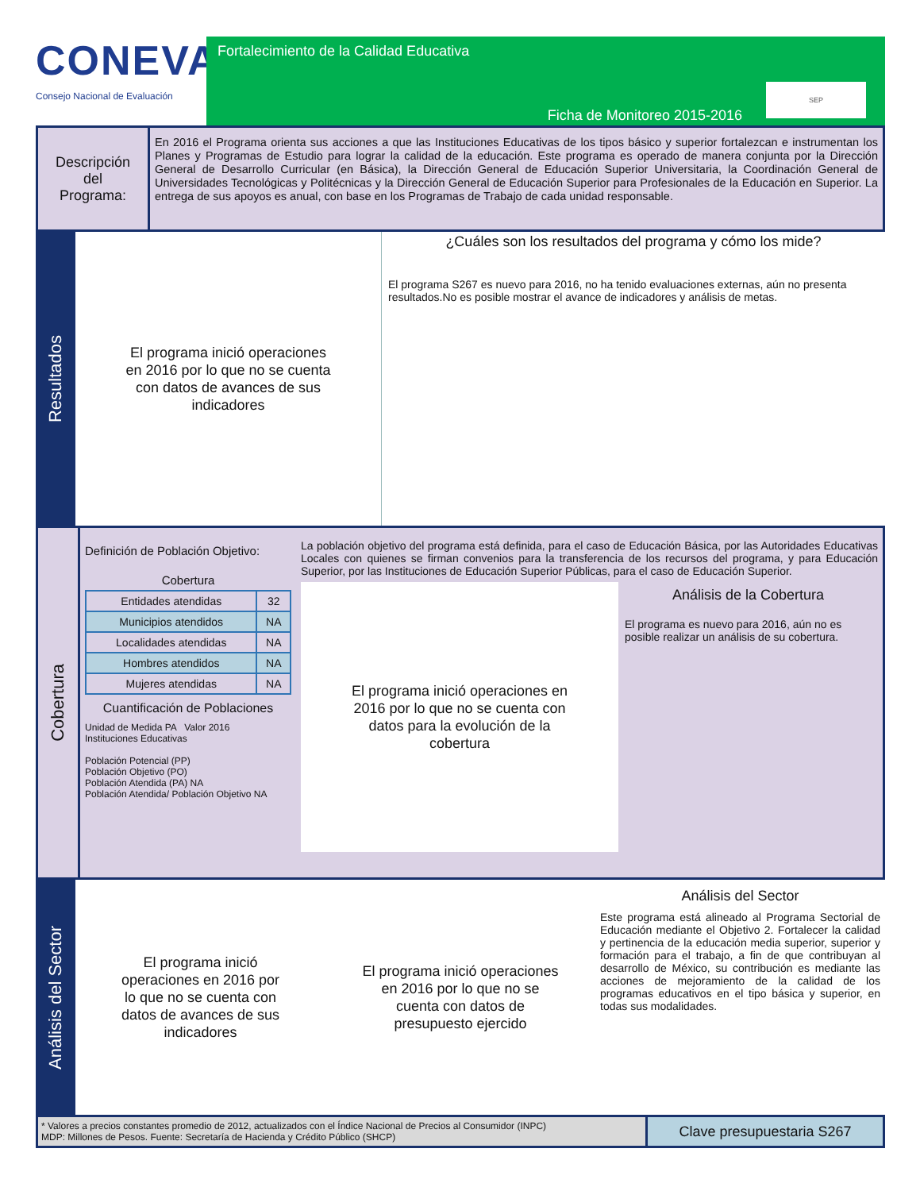CONEVAL
Consejo Nacional de Evaluación
Fortalecimiento de la Calidad Educativa
SEP
Ficha de Monitoreo 2015-2016
Descripción
del
Programa:
En 2016 el Programa orienta sus acciones a que las Instituciones Educativas de los tipos básico y superior fortalezcan e instrumentan los Planes y Programas de Estudio para lograr la calidad de la educación. Este programa es operado de manera conjunta por la Dirección General de Desarrollo Curricular (en Básica), la Dirección General de Educación Superior Universitaria, la Coordinación General de Universidades Tecnológicas y Politécnicas y la Dirección General de Educación Superior para Profesionales de la Educación en Superior. La entrega de sus apoyos es anual, con base en los Programas de Trabajo de cada unidad responsable.
Resultados
El programa inició operaciones
en 2016 por lo que no se cuenta
con datos de avances de sus
indicadores
¿Cuáles son los resultados del programa y cómo los mide?
El programa S267 es nuevo para 2016, no ha tenido evaluaciones externas, aún no presenta resultados.No es posible mostrar el avance de indicadores y análisis de metas.
Cobertura
Definición de Población Objetivo:
Cobertura
| Entidades atendidas | 32 |
| Municipios atendidos | NA |
| Localidades atendidas | NA |
| Hombres atendidos | NA |
| Mujeres atendidas | NA |
Cuantificación de Poblaciones
Unidad de Medida PA Valor 2016
Instituciones Educativas
Población Potencial (PP)
Población Objetivo (PO)
Población Atendida (PA) NA
Población Atendida/ Población Objetivo NA
La población objetivo del programa está definida, para el caso de Educación Básica, por las Autoridades Educativas Locales con quienes se firman convenios para la transferencia de los recursos del programa, y para Educación Superior, por las Instituciones de Educación Superior Públicas, para el caso de Educación Superior.
El programa inició operaciones en
2016 por lo que no se cuenta con
datos para la evolución de la
cobertura
Análisis de la Cobertura
El programa es nuevo para 2016, aún no es posible realizar un análisis de su cobertura.
Análisis del Sector
El programa inició
operaciones en 2016 por
lo que no se cuenta con
datos de avances de sus
indicadores
El programa inició operaciones
en 2016 por lo que no se
cuenta con datos de
presupuesto ejercido
Análisis del Sector
Este programa está alineado al Programa Sectorial de Educación mediante el Objetivo 2. Fortalecer la calidad y pertinencia de la educación media superior, superior y formación para el trabajo, a fin de que contribuyan al desarrollo de México, su contribución es mediante las acciones de mejoramiento de la calidad de los programas educativos en el tipo básica y superior, en todas sus modalidades.
* Valores a precios constantes promedio de 2012, actualizados con el Índice Nacional de Precios al Consumidor (INPC)
MDP: Millones de Pesos. Fuente: Secretaría de Hacienda y Crédito Público (SHCP)
Clave presupuestaria S267